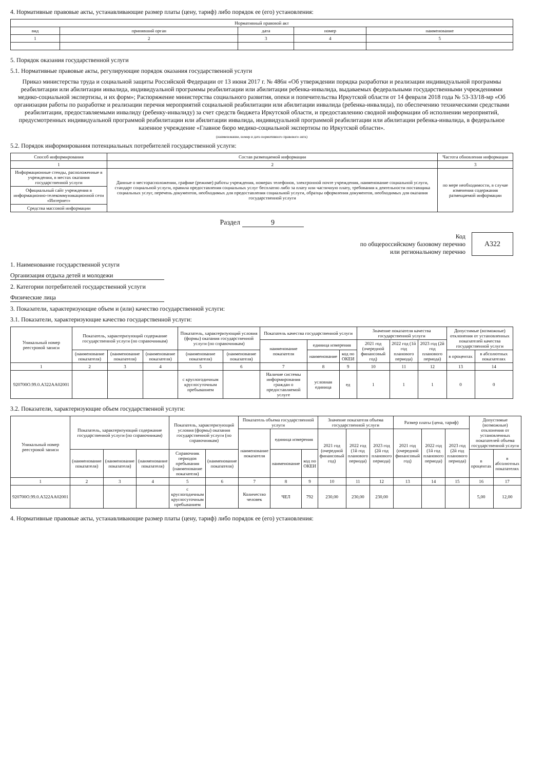4. Нормативные правовые акты, устанавливающие размер платы (цену, тариф) либо порядок ее (его) установления:
| Нормативный правовой акт | | | | |
| --- | --- | --- | --- | --- |
| вид | принявший орган | дата | номер | наименование |
| 1 | 2 | 3 | 4 | 5 |
5. Порядок оказания государственной услуги
5.1. Нормативные правовые акты, регулирующие порядок оказания государственной услуги
Приказ министерства труда и социальной защиты Российской Федерации от 13 июня 2017 г. № 486н «Об утверждении порядка разработки и реализации индивидуальной программы реабилитации или абилитации инвалида, индивидуальной программы реабилитации или абилитации ребенка-инвалида, выдаваемых федеральными государственными учреждениями медико-социальной экспертизы, и их форм»; Распоряжение министерства социального развития, опеки и попечительства Иркутской области от 14 февраля 2018 года № 53-33/18-мр «Об организации работы по разработке и реализации перечня мероприятий социальной реабилитации или абилитации инвалида (ребенка-инвалида), по обеспечению техническими средствами реабилитации, предоставляемыми инвалиду (ребенку-инвалиду) за счет средств бюджета Иркутской области, и предоставлению сводной информации об исполнении мероприятий, предусмотренных индивидуальной программой реабилитации или абилитации инвалида, индивидуальной программой реабилитации или абилитации ребенка-инвалида, в федеральное казенное учреждение «Главное бюро медико-социальной экспертизы по Иркутской области».
(наименование, номер и дата нормативного правового акта)
5.2. Порядок информирования потенциальных потребителей государственной услуги:
| Способ информирования | Состав размещаемой информации | Частота обновления информации |
| --- | --- | --- |
| 1 | 2 | 3 |
| Информационные стенды, расположенные в учреждении, в местах оказания государственной услуги | Данные о месторасположении, графике (режиме) работы учреждения, номерах телефонов, электронной почте учреждения, наименование социальной услуги, стандарт социальной услуги, правила предоставления социальных услуг бесплатно либо за плату или частичную плату, требования к деятельности поставщика социальных услуг, перечень документов, необходимых для предоставления социальной услуги, образцы оформления документов, необходимых для оказания государственной услуги | по мере необходимости, в случае изменения содержания размещаемой информации |
| Официальный сайт учреждения в информационно-телекоммуникационной сети «Интернет» | | |
| Средства массовой информации | | |
Раздел 9
Код
по общероссийскому базовому перечню
или региональному перечню
А322
1. Наименование государственной услуги
Организация отдыха детей и молодежи
2. Категории потребителей государственной услуги
Физические лица
3. Показатели, характеризующие объем и (или) качество государственной услуги:
3.1. Показатели, характеризующие качество государственной услуги:
| Уникальный номер реестровой записи | Показатель, характеризующий содержание государственной услуги (по справочникам) | | | Показатель, характеризующий условия (формы) оказания государственной услуги (по справочникам) | | Показатель качества государственной услуги | | | Значение показателя качества государственной услуги | | | Допустимые (возможные) отклонения от установленных показателей качества государственной услуги | |
| --- | --- | --- | --- | --- | --- | --- | --- | --- | --- | --- | --- | --- | --- |
| | | | | | | наименование показателя | единица измерения | | 2021 год (очередной финансовый год) | 2022 год (1й год планового периода) | 2023 год (2й год планового периода) | | |
| | (наименование показателя) | (наименование показателя) | (наименование показателя) | (наименование показателя) | (наименование показателя) | | наименование | код по ОКЕИ | | | | в процентах | в абсолютных показателях |
| 1 | 2 | 3 | 4 | 5 | 6 | 7 | 8 | 9 | 10 | 11 | 12 | 13 | 14 |
| 920700О.99.0.А322АА02001 | | | | с круглогодичным круглосуточным пребыванием | | Наличие системы информирования граждан о предоставляемой услуге | условная единица | ед | 1 | 1 | 1 | 0 | 0 |
3.2. Показатели, характеризующие объем государственной услуги:
| Уникальный номер реестровой записи | Показатель, характеризующий содержание государственной услуги (по справочникам) | | | Показатель, характеризующий условия (формы) оказания государственной услуги (по справочникам) | | Показатель объема государственной услуги | | | Значение показателя объема государственной услуги | | | Размер платы (цена, тариф) | | | Допустимые (возможные) отклонения от установленных показателей объема государственной услуги | |
| --- | --- | --- | --- | --- | --- | --- | --- | --- | --- | --- | --- | --- | --- | --- | --- | --- |
| | | | | | | наименование показателя | единица измерения | | 2021 год (очередной финансовый год) | 2022 год (1й год планового периода) | 2023 год (2й год планового периода) | 2021 год (очередной финансовый год) | 2022 год (1й год планового периода) | 2023 год (2й год планового периода) | | |
| | (наименование показателя) | (наименование показателя) | (наименование показателя) | Справочник периодов пребывания (наименование показателя) | (наименование показателя) | | наименование | код по ОКЕИ | | | | | | | в процентах | в абсолютных показателях |
| 1 | 2 | 3 | 4 | 5 | 6 | 7 | 8 | 9 | 10 | 11 | 12 | 13 | 14 | 15 | 16 | 17 |
| 920700О.99.0.А322АА02001 | | | | с круглогодичным круглосуточным пребыванием | | Количество человек | ЧЕЛ | 792 | 230,00 | 230,00 | 230,00 | | | | 5,00 | 12,00 |
4. Нормативные правовые акты, устанавливающие размер платы (цену, тариф) либо порядок ее (его) установления: